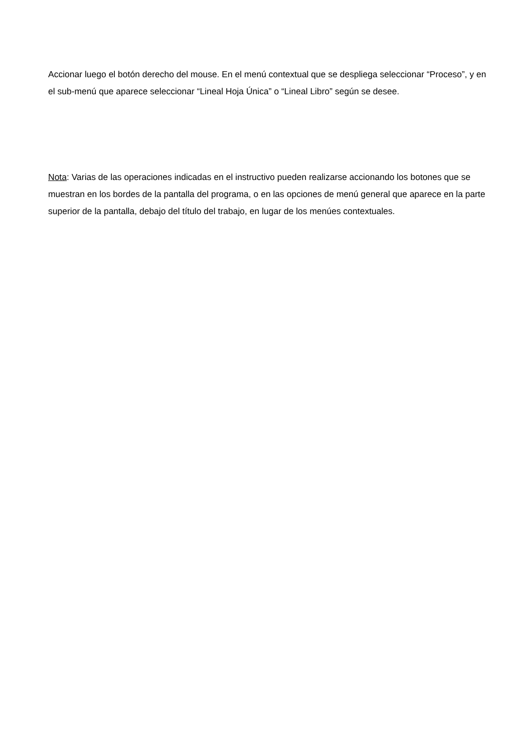Accionar luego el botón derecho del mouse. En el menú contextual que se despliega seleccionar “Proceso”, y en el sub-menú que aparece seleccionar “Lineal Hoja Única” o “Lineal Libro” según se desee.
Nota: Varias de las operaciones indicadas en el instructivo pueden realizarse accionando los botones que se muestran en los bordes de la pantalla del programa, o en las opciones de menú general que aparece en la parte superior de la pantalla, debajo del título del trabajo, en lugar de los menúes contextuales.